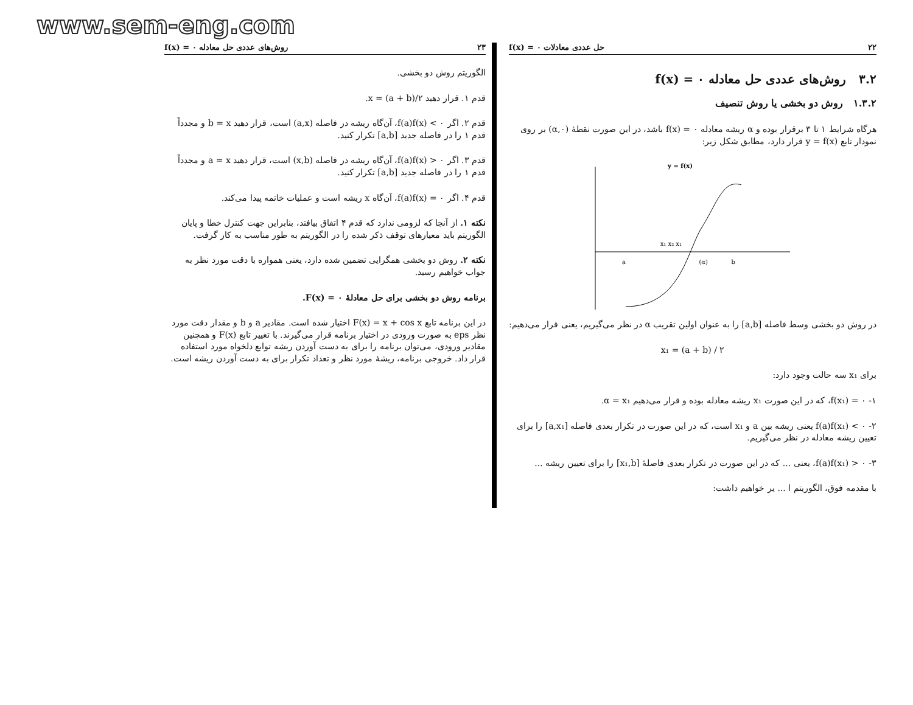www.sem-eng.com
۲۲ حل عددی معادلات f(x) = ۰
۳.۲ روش‌های عددی حل معادله f(x) = ۰
۱.۳.۲ روش دو بخشی یا روش تنصیف
هرگاه شرایط ۱ تا ۳ برقرار بوده و α ریشه معادله f(x) = ۰ باشد، در این صورت نقطهٔ (α,۰) بر روی نمودار تابع y = f(x) قرار دارد، مطابق شکل زیر:
y = f(x)
x₁ x₂ x₁
a
(α)
b
در روش دو بخشی وسط فاصله [a,b] را به عنوان اولین تقریب α در نظر می‌گیریم، یعنی قرار می‌دهیم:
x₁ = (a + b) / ۲
برای x₁ سه حالت وجود دارد:
۱- f(x₁) = ۰، که در این صورت x₁ ریشه معادله بوده و قرار می‌دهیم α = x₁.
۲- f(a)f(x₁) < ۰ یعنی ریشه بین a و x₁ است، که در این صورت در تکرار بعدی فاصله [a,x₁] را برای تعیین ریشه معادله در نظر می‌گیریم.
۳- f(a)f(x₁) > ۰، یعنی ... که در این صورت در تکرار بعدی فاصلهٔ [x₁,b] را برای تعیین ریشه ...
با مقدمه فوق، الگوریتم ا ... یر خواهیم داشت:
۲۳ روش‌های عددی حل معادله f(x) = ۰
الگوریتم روش دو بخشی.
قدم ۱. قرار دهید x = (a + b)/۲.
قدم ۲. اگر f(a)f(x) < ۰، آن‌گاه ریشه در فاصله (a,x) است، قرار دهید b = x و مجدداً قدم ۱ را در فاصله جدید [a,b] تکرار کنید.
قدم ۳. اگر f(a)f(x) > ۰، آن‌گاه ریشه در فاصله (x,b) است، قرار دهید a = x و مجدداً قدم ۱ را در فاصله جدید [a,b] تکرار کنید.
قدم ۴. اگر f(a)f(x) = ۰، آن‌گاه x ریشه است و عملیات خاتمه پیدا می‌کند.
نکته ۱. از آنجا که لزومی ندارد که قدم ۴ اتفاق بیافتد، بنابراین جهت کنترل خطا و پایان الگوریتم باید معیارهای توقف ذکر شده را در الگوریتم به طور مناسب به کار گرفت.
نکته ۲. روش دو بخشی همگرایی تضمین شده دارد، یعنی همواره با دقت مورد نظر به جواب خواهیم رسید.
برنامه روش دو بخشی برای حل معادلهٔ F(x) = ۰.
در این برنامه تابع F(x) = x + cos x اختیار شده است. مقادیر a و b و مقدار دقت مورد نظر eps به صورت ورودی در اختیار برنامه قرار می‌گیرند. با تغییر تابع F(x) و همچنین مقادیر ورودی، می‌توان برنامه را برای به دست آوردن ریشه توابع دلخواه مورد استفاده قرار داد. خروجی برنامه، ریشهٔ مورد نظر و تعداد تکرار برای به دست آوردن ریشه است.